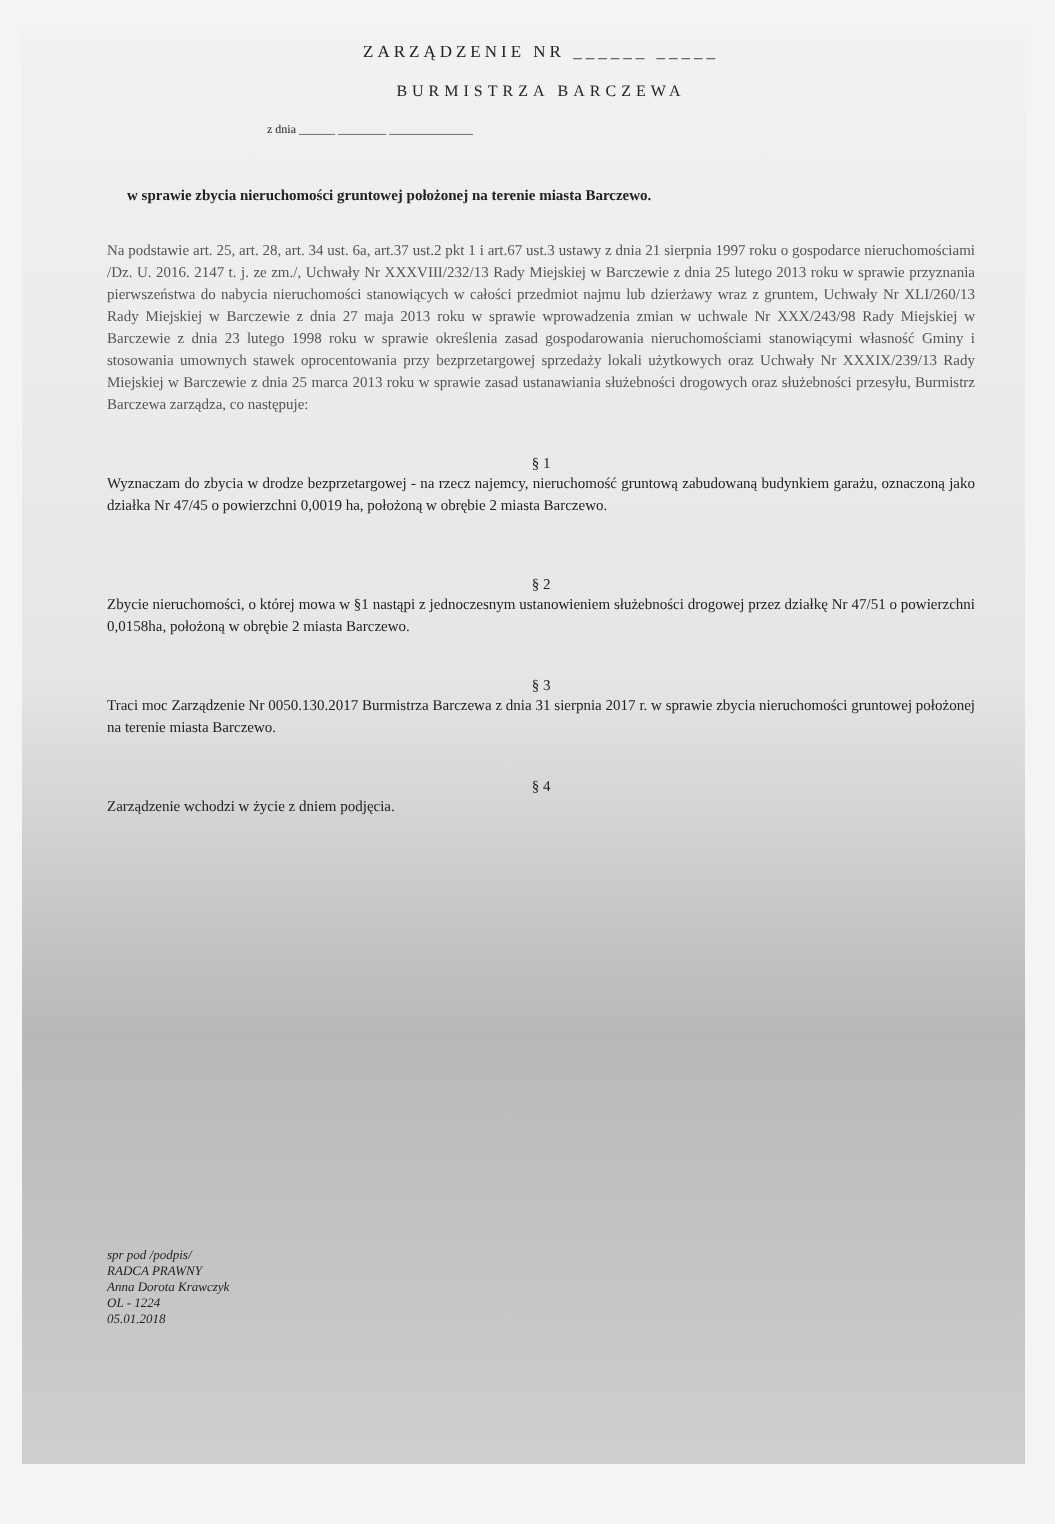ZARZĄDZENIE NR ______ _____
BURMISTRZA BARCZEWA
z dnia ______ ________ ______________
w sprawie zbycia nieruchomości gruntowej położonej na terenie miasta Barczewo.
Na podstawie art. 25, art. 28, art. 34 ust. 6a, art.37 ust.2 pkt 1 i art.67 ust.3 ustawy z dnia 21 sierpnia 1997 roku o gospodarce nieruchomościami /Dz. U. 2016. 2147 t. j. ze zm./, Uchwały Nr XXXVIII/232/13 Rady Miejskiej w Barczewie z dnia 25 lutego 2013 roku w sprawie przyznania pierwszeństwa do nabycia nieruchomości stanowiących w całości przedmiot najmu lub dzierżawy wraz z gruntem, Uchwały Nr XLI/260/13 Rady Miejskiej w Barczewie z dnia 27 maja 2013 roku w sprawie wprowadzenia zmian w uchwale Nr XXX/243/98 Rady Miejskiej w Barczewie z dnia 23 lutego 1998 roku w sprawie określenia zasad gospodarowania nieruchomościami stanowiącymi własność Gminy i stosowania umownych stawek oprocentowania przy bezprzetargowej sprzedaży lokali użytkowych oraz Uchwały Nr XXXIX/239/13 Rady Miejskiej w Barczewie z dnia 25 marca 2013 roku w sprawie zasad ustanawiania służebności drogowych oraz służebności przesyłu, Burmistrz Barczewa zarządza, co następuje:
§ 1
Wyznaczam do zbycia w drodze bezprzetargowej - na rzecz najemcy, nieruchomość gruntową zabudowaną budynkiem garażu, oznaczoną jako działka Nr 47/45 o powierzchni 0,0019 ha, położoną w obrębie 2 miasta Barczewo.
§ 2
Zbycie nieruchomości, o której mowa w §1 nastąpi z jednoczesnym ustanowieniem służebności drogowej przez działkę Nr 47/51 o powierzchni 0,0158ha, położoną w obrębie 2 miasta Barczewo.
§ 3
Traci moc Zarządzenie Nr 0050.130.2017 Burmistrza Barczewa z dnia 31 sierpnia 2017 r. w sprawie zbycia nieruchomości gruntowej położonej na terenie miasta Barczewo.
§ 4
Zarządzenie wchodzi w życie z dniem podjęcia.
spr pod /podpis/
RADCA PRAWNY
Anna Dorota Krawczyk
OL - 1224
05.01.2018